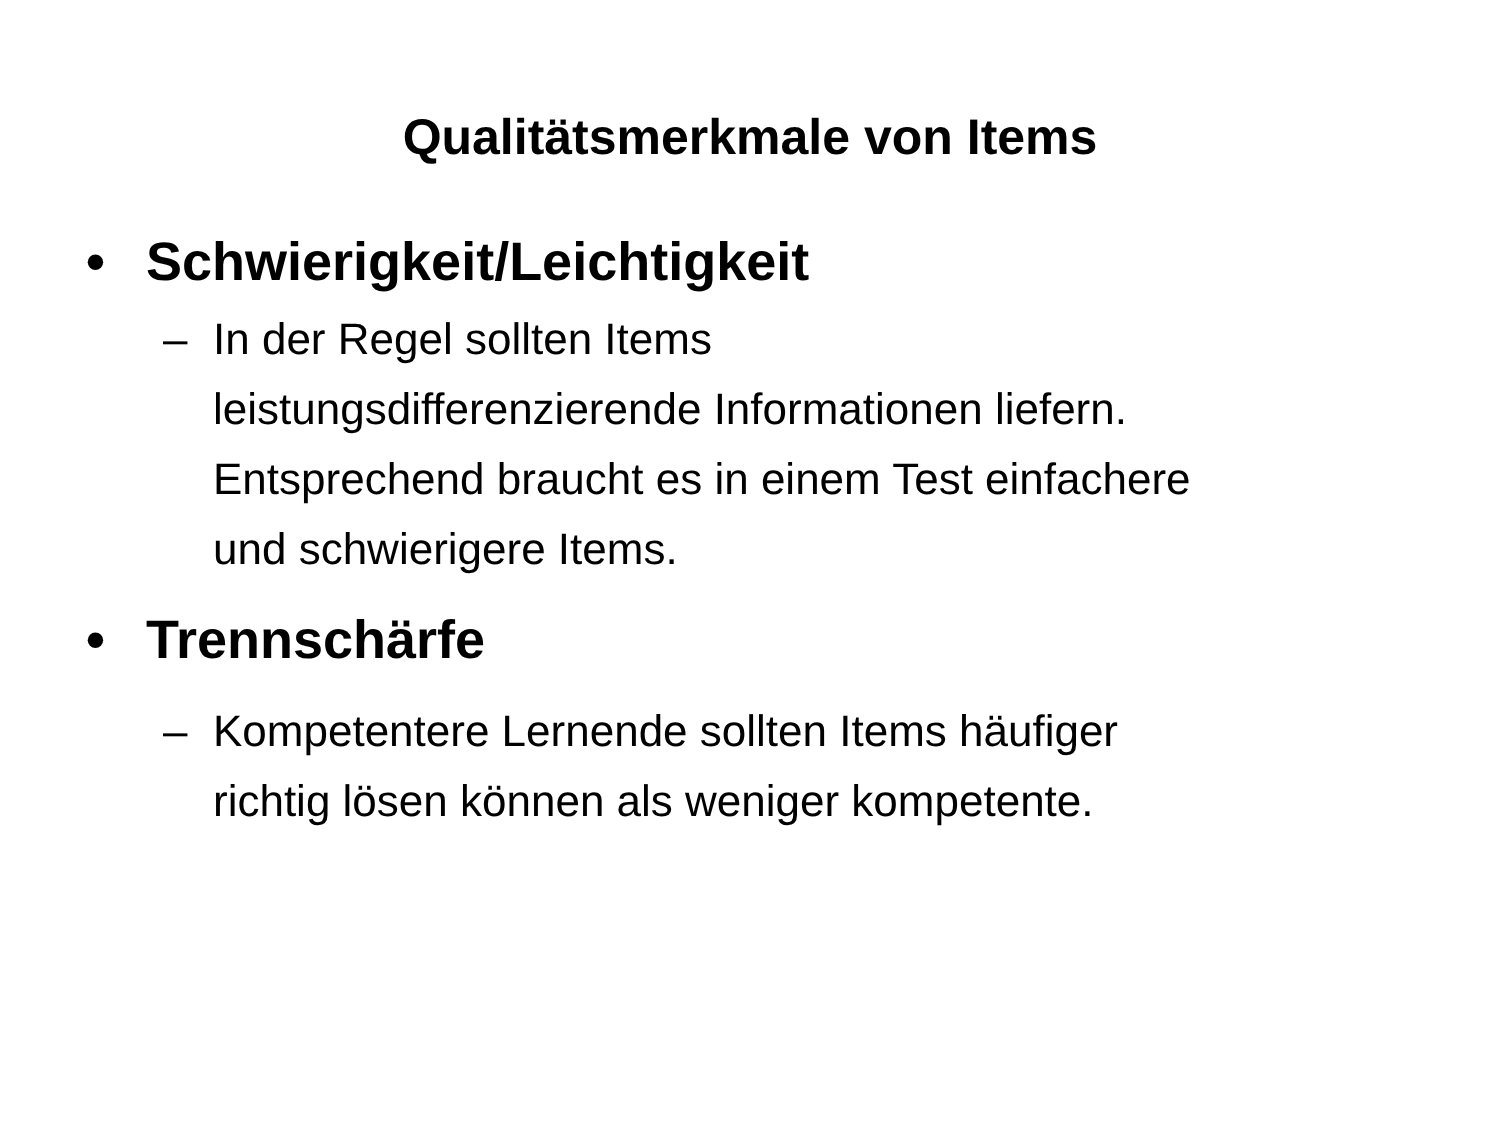Qualitätsmerkmale von Items
• Schwierigkeit/Leichtigkeit
– In der Regel sollten Items
leistungsdifferenzierende Informationen liefern.
Entsprechend braucht es in einem Test einfachere
und schwierigere Items.
• Trennschärfe
– Kompetentere Lernende sollten Items häufiger
richtig lösen können als weniger kompetente.